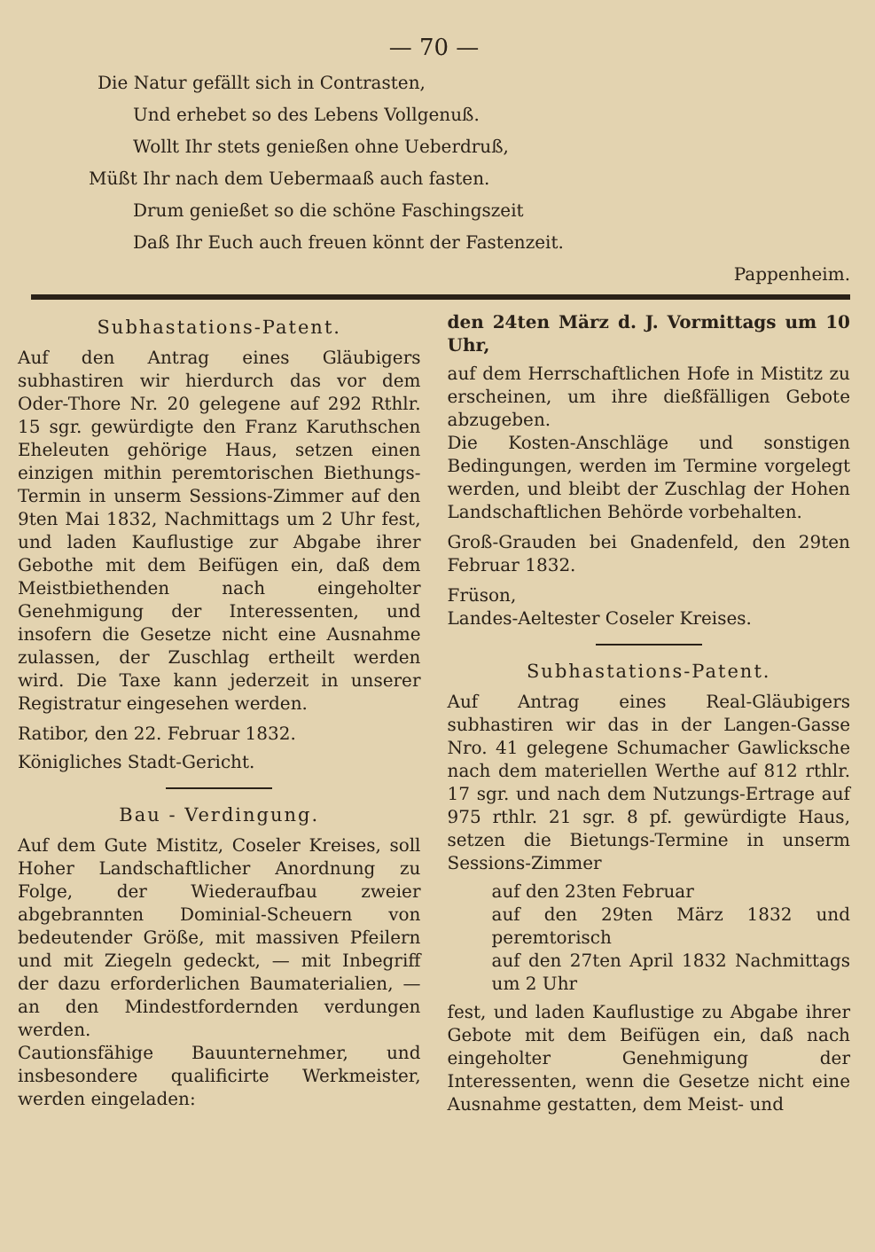— 70 —
Die Natur gefällt sich in Contrasten,
Und erhebet so des Lebens Vollgenuß.
Wollt Ihr stets genießen ohne Ueberdruß,
Müßt Ihr nach dem Uebermaaß auch fasten.
Drum genießet so die schöne Faschingszeit
Daß Ihr Euch auch freuen könnt der Fastenzeit.
Pappenheim.
Subhastations-Patent.
Auf den Antrag eines Gläubigers subhastiren wir hierdurch das vor dem Oder-Thore Nr. 20 gelegene auf 292 Rthlr. 15 sgr. gewürdigte den Franz Karuthschen Eheleuten gehörige Haus, setzen einen einzigen mithin peremtorischen Biethungs-Termin in unserm Sessions-Zimmer auf den 9ten Mai 1832, Nachmittags um 2 Uhr fest, und laden Kauflustige zur Abgabe ihrer Gebothe mit dem Beifügen ein, daß dem Meistbiethenden nach eingeholter Genehmigung der Interessenten, und insofern die Gesetze nicht eine Ausnahme zulassen, der Zuschlag ertheilt werden wird. Die Taxe kann jederzeit in unserer Registratur eingesehen werden.
Ratibor, den 22. Februar 1832.
Königliches Stadt-Gericht.
Bau - Verdingung.
Auf dem Gute Mistitz, Coseler Kreises, soll Hoher Landschaftlicher Anordnung zu Folge, der Wiederaufbau zweier abgebrannten Dominial-Scheuern von bedeutender Größe, mit massiven Pfeilern und mit Ziegeln gedeckt, — mit Inbegriff der dazu erforderlichen Baumaterialien, — an den Mindestfordernden verdungen werden.
Cautionsfähige Bauunternehmer, und insbesondere qualificirte Werkmeister, werden eingeladen:
den 24ten März d. J. Vormittags um 10 Uhr,
auf dem Herrschaftlichen Hofe in Mistitz zu erscheinen, um ihre dießfälligen Gebote abzugeben.
Die Kosten-Anschläge und sonstigen Bedingungen, werden im Termine vorgelegt werden, und bleibt der Zuschlag der Hohen Landschaftlichen Behörde vorbehalten.
Groß-Grauden bei Gnadenfeld, den 29ten Februar 1832.
Früson,
Landes-Aeltester Coseler Kreises.
Subhastations-Patent.
Auf Antrag eines Real-Gläubigers subhastiren wir das in der Langen-Gasse Nro. 41 gelegene Schumacher Gawlicksche nach dem materiellen Werthe auf 812 rthlr. 17 sgr. und nach dem Nutzungs-Ertrage auf 975 rthlr. 21 sgr. 8 pf. gewürdigte Haus, setzen die Bietungs-Termine in unserm Sessions-Zimmer
auf den 23ten Februar
auf den 29ten März 1832 und peremtorisch
auf den 27ten April 1832 Nachmittags um 2 Uhr
fest, und laden Kauflustige zu Abgabe ihrer Gebote mit dem Beifügen ein, daß nach eingeholter Genehmigung der Interessenten, wenn die Gesetze nicht eine Ausnahme gestatten, dem Meist- und